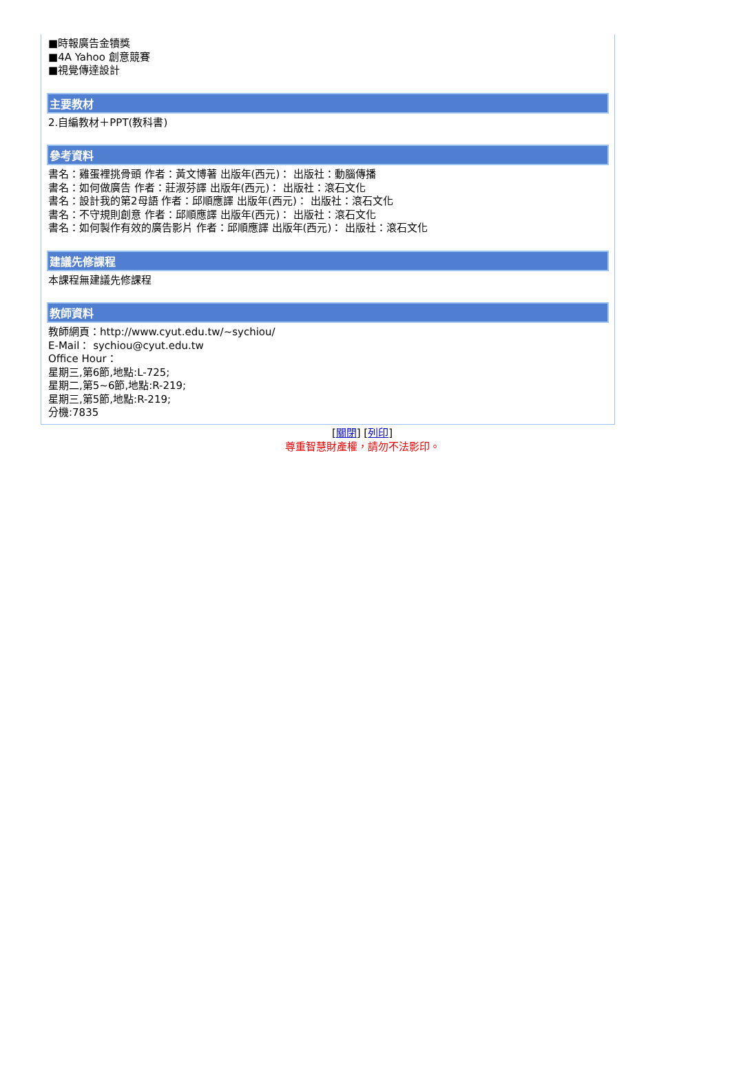■時報廣告金犢獎
■4A Yahoo 創意競賽
■視覺傳達設計
主要教材
2.自編教材＋PPT(教科書)
參考資料
書名：雞蛋裡挑骨頭 作者：黃文博著 出版年(西元)： 出版社：動腦傳播
書名：如何做廣告 作者：莊淑芬譯 出版年(西元)： 出版社：滾石文化
書名：設計我的第2母語 作者：邱順應譯 出版年(西元)： 出版社：滾石文化
書名：不守規則創意 作者：邱順應譯 出版年(西元)： 出版社：滾石文化
書名：如何製作有效的廣告影片 作者：邱順應譯 出版年(西元)： 出版社：滾石文化
建議先修課程
本課程無建議先修課程
教師資料
教師網頁：http://www.cyut.edu.tw/~sychiou/
E-Mail： sychiou@cyut.edu.tw
Office Hour：
星期三,第6節,地點:L-725;
星期二,第5~6節,地點:R-219;
星期三,第5節,地點:R-219;
分機:7835
[關閉] [列印]
尊重智慧財產權，請勿不法影印。